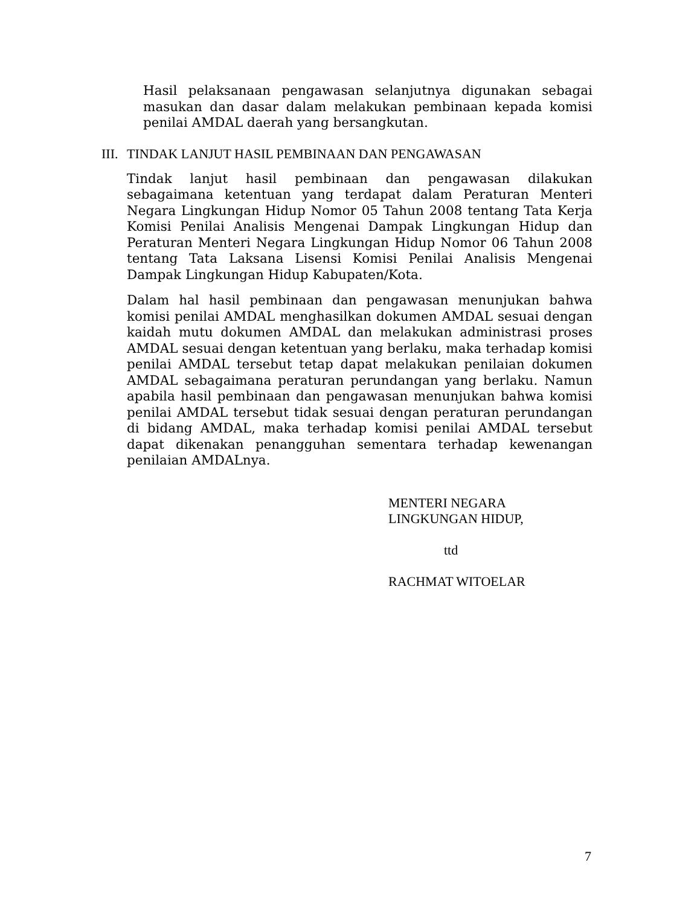Hasil pelaksanaan pengawasan selanjutnya digunakan sebagai masukan dan dasar dalam melakukan pembinaan kepada komisi penilai AMDAL daerah yang bersangkutan.
III. TINDAK LANJUT HASIL PEMBINAAN DAN PENGAWASAN
Tindak lanjut hasil pembinaan dan pengawasan dilakukan sebagaimana ketentuan yang terdapat dalam Peraturan Menteri Negara Lingkungan Hidup Nomor 05 Tahun 2008 tentang Tata Kerja Komisi Penilai Analisis Mengenai Dampak Lingkungan Hidup dan Peraturan Menteri Negara Lingkungan Hidup Nomor 06 Tahun 2008 tentang Tata Laksana Lisensi Komisi Penilai Analisis Mengenai Dampak Lingkungan Hidup Kabupaten/Kota.
Dalam hal hasil pembinaan dan pengawasan menunjukan bahwa komisi penilai AMDAL menghasilkan dokumen AMDAL sesuai dengan kaidah mutu dokumen AMDAL dan melakukan administrasi proses AMDAL sesuai dengan ketentuan yang berlaku, maka terhadap komisi penilai AMDAL tersebut tetap dapat melakukan penilaian dokumen AMDAL sebagaimana peraturan perundangan yang berlaku. Namun apabila hasil pembinaan dan pengawasan menunjukan bahwa komisi penilai AMDAL tersebut tidak sesuai dengan peraturan perundangan di bidang AMDAL, maka terhadap komisi penilai AMDAL tersebut dapat dikenakan penangguhan sementara terhadap kewenangan penilaian AMDALnya.
MENTERI NEGARA
LINGKUNGAN HIDUP,
ttd
RACHMAT WITOELAR
7